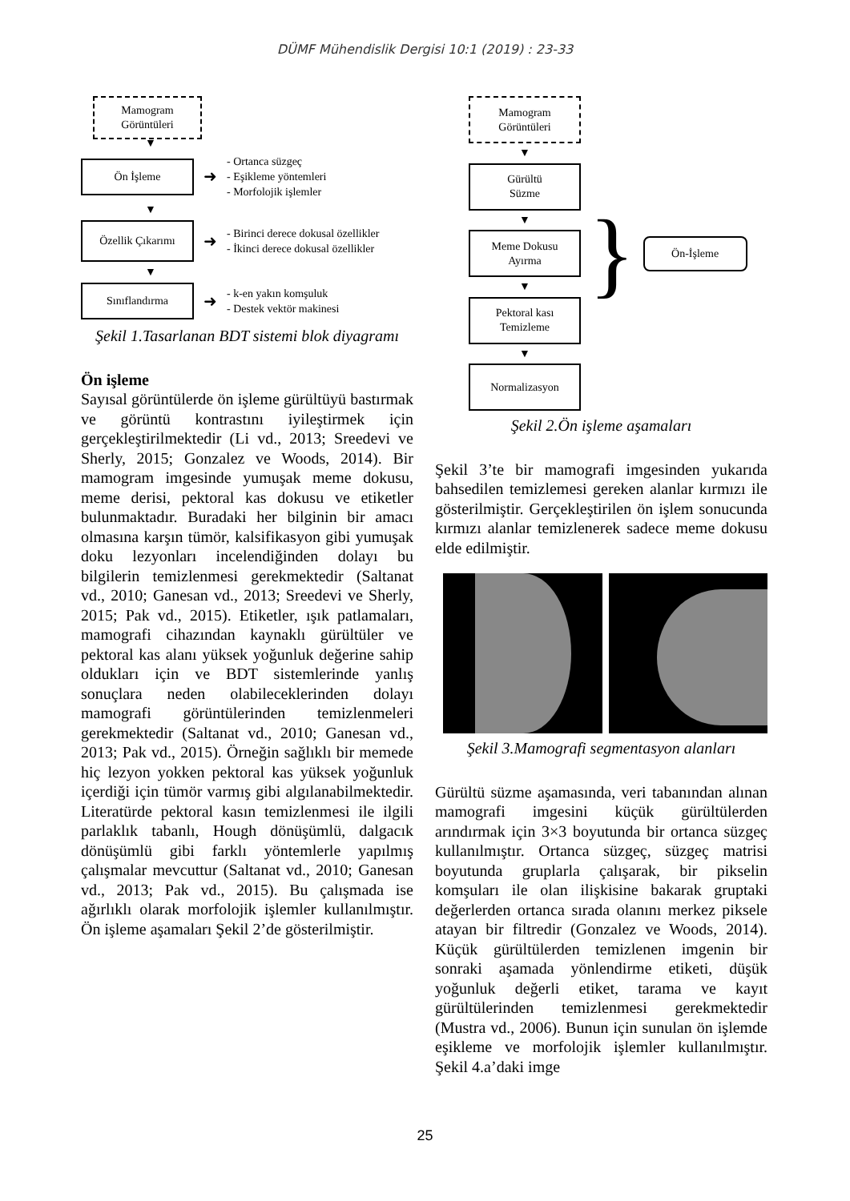DÜMF Mühendislik Dergisi 10:1 (2019) : 23-33
Mamogram
Görüntüleri
▼
Ön İşleme
➜
- Ortanca süzgeç
- Eşikleme yöntemleri
- Morfolojik işlemler
▼
Özellik Çıkarımı
➜
- Birinci derece dokusal özellikler
- İkinci derece dokusal özellikler
▼
Sınıflandırma
➜
- k-en yakın komşuluk
- Destek vektör makinesi
Şekil 1.Tasarlanan BDT sistemi blok diyagramı
Ön işleme
Sayısal görüntülerde ön işleme gürültüyü bastırmak ve görüntü kontrastını iyileştirmek için gerçekleştirilmektedir (Li vd., 2013; Sreedevi ve Sherly, 2015; Gonzalez ve Woods, 2014). Bir mamogram imgesinde yumuşak meme dokusu, meme derisi, pektoral kas dokusu ve etiketler bulunmaktadır. Buradaki her bilginin bir amacı olmasına karşın tümör, kalsifikasyon gibi yumuşak doku lezyonları incelendiğinden dolayı bu bilgilerin temizlenmesi gerekmektedir (Saltanat vd., 2010; Ganesan vd., 2013; Sreedevi ve Sherly, 2015; Pak vd., 2015). Etiketler, ışık patlamaları, mamografi cihazından kaynaklı gürültüler ve pektoral kas alanı yüksek yoğunluk değerine sahip oldukları için ve BDT sistemlerinde yanlış sonuçlara neden olabileceklerinden dolayı mamografi görüntülerinden temizlenmeleri gerekmektedir (Saltanat vd., 2010; Ganesan vd., 2013; Pak vd., 2015). Örneğin sağlıklı bir memede hiç lezyon yokken pektoral kas yüksek yoğunluk içerdiği için tümör varmış gibi algılanabilmektedir. Literatürde pektoral kasın temizlenmesi ile ilgili parlaklık tabanlı, Hough dönüşümlü, dalgacık dönüşümlü gibi farklı yöntemlerle yapılmış çalışmalar mevcuttur (Saltanat vd., 2010; Ganesan vd., 2013; Pak vd., 2015). Bu çalışmada ise ağırlıklı olarak morfolojik işlemler kullanılmıştır. Ön işleme aşamaları Şekil 2’de gösterilmiştir.
Mamogram
Görüntüleri
▼
Gürültü
Süzme
▼
Meme Dokusu
Ayırma
▼
Pektoral kası
Temizleme
▼
Normalizasyon
}
Ön-İşleme
Şekil 2.Ön işleme aşamaları
Şekil 3’te bir mamografi imgesinden yukarıda bahsedilen temizlemesi gereken alanlar kırmızı ile gösterilmiştir. Gerçekleştirilen ön işlem sonucunda kırmızı alanlar temizlenerek sadece meme dokusu elde edilmiştir.
Şekil 3.Mamografi segmentasyon alanları
Gürültü süzme aşamasında, veri tabanından alınan mamografi imgesini küçük gürültülerden arındırmak için 3×3 boyutunda bir ortanca süzgeç kullanılmıştır. Ortanca süzgeç, süzgeç matrisi boyutunda gruplarla çalışarak, bir pikselin komşuları ile olan ilişkisine bakarak gruptaki değerlerden ortanca sırada olanını merkez piksele atayan bir filtredir (Gonzalez ve Woods, 2014). Küçük gürültülerden temizlenen imgenin bir sonraki aşamada yönlendirme etiketi, düşük yoğunluk değerli etiket, tarama ve kayıt gürültülerinden temizlenmesi gerekmektedir (Mustra vd., 2006). Bunun için sunulan ön işlemde eşikleme ve morfolojik işlemler kullanılmıştır. Şekil 4.a’daki imge
25